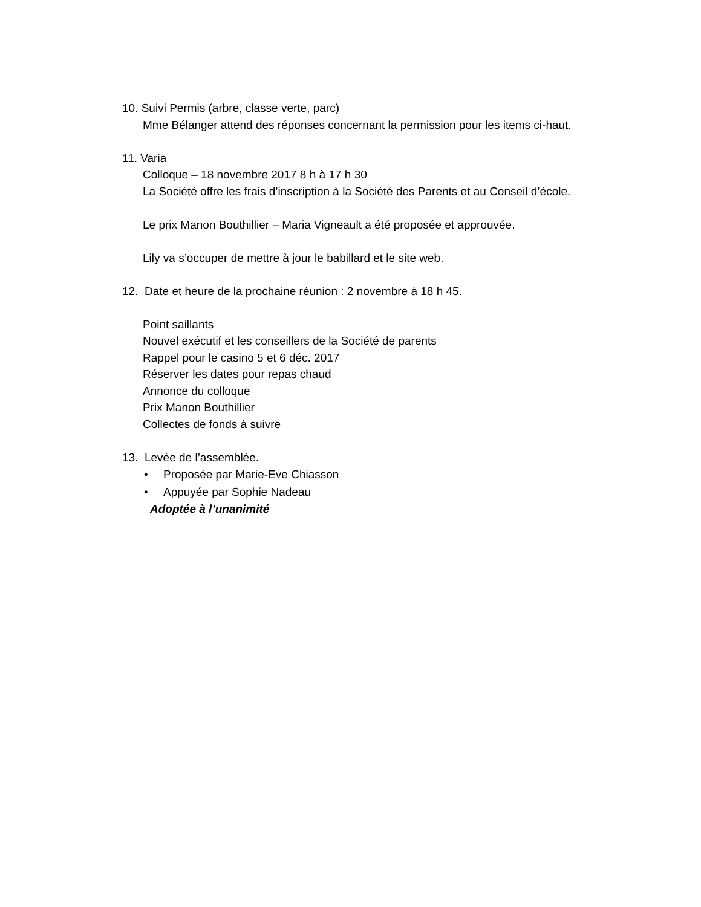10. Suivi Permis (arbre, classe verte, parc)
Mme Bélanger attend des réponses concernant la permission pour les items ci-haut.
11. Varia
Colloque – 18 novembre 2017 8 h à 17 h 30
La Société offre les frais d’inscription à la Société des Parents et au Conseil d’école.
Le prix Manon Bouthillier – Maria Vigneault a été proposée et approuvée.
Lily va s’occuper de mettre à jour le babillard et le site web.
12. Date et heure de la prochaine réunion : 2 novembre à 18 h 45.
Point saillants
Nouvel exécutif et les conseillers de la Société de parents
Rappel pour le casino 5 et 6 déc. 2017
Réserver les dates pour repas chaud
Annonce du colloque
Prix Manon Bouthillier
Collectes de fonds à suivre
13. Levée de l’assemblée.
• Proposée par Marie-Eve Chiasson
• Appuyée par Sophie Nadeau
Adoptée à l’unanimité